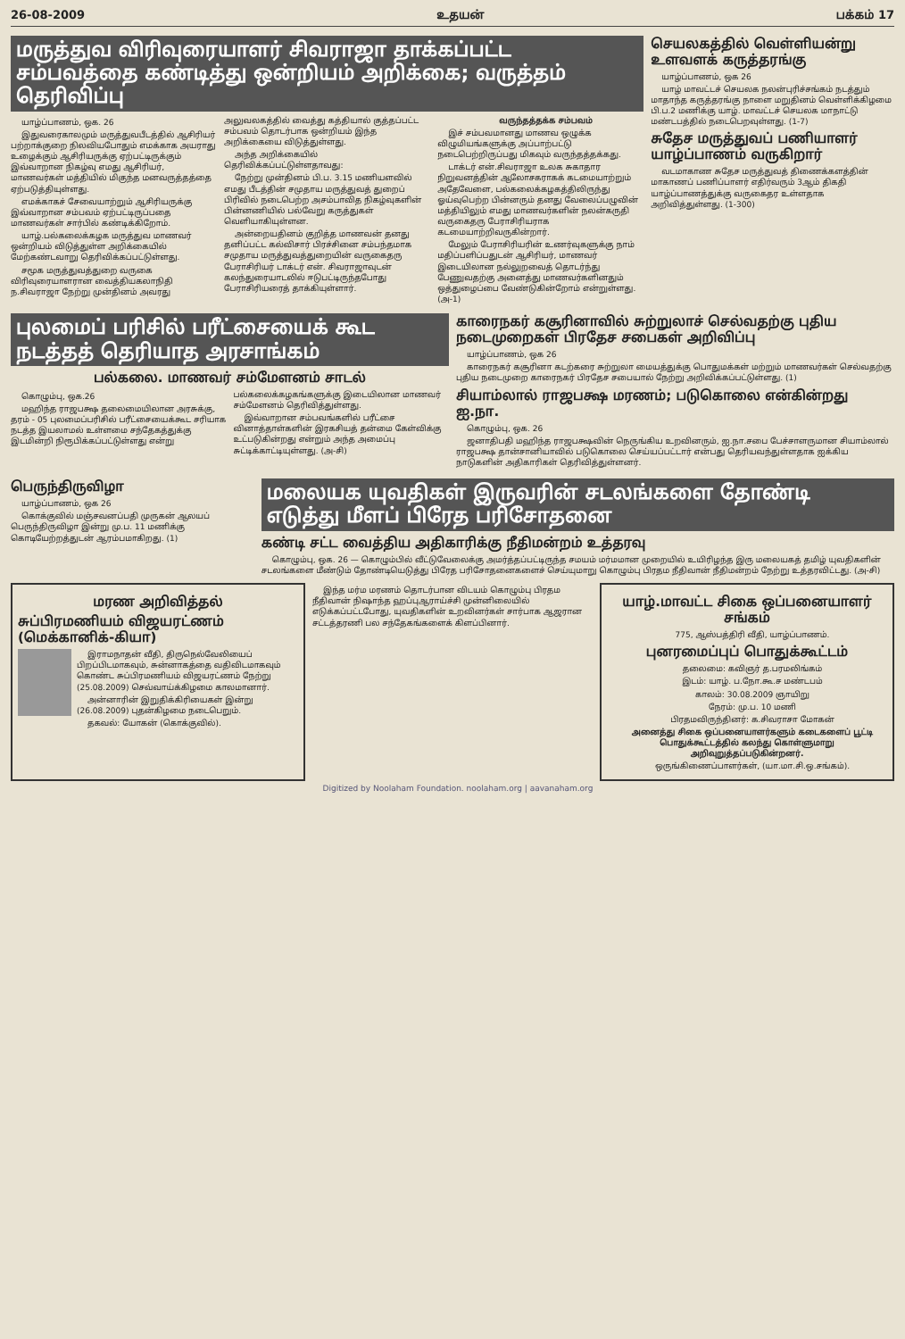26-08-2009 உதயன் பக்கம் 17
மருத்துவ விரிவுரையாளர் சிவராஜா தாக்கப்பட்ட சம்பவத்தை கண்டித்து ஒன்றியம் அறிக்கை; வருத்தம் தெரிவிப்பு
யாழ்ப்பாணம், ஒக. 26
இதுவரைகாலமும் மருத்துவபீடத்தில் ஆசிரியர் பற்றாக்குறை நிலவியபோதும் எமக்காக அயராது உழைக்கும் ஆசிரியருக்கு ஏற்பட்டிருக்கும் இவ்வாறான நிகழ்வு எமது ஆசிரியர், மாணவர்கள் மத்தியில் மிகுந்த மனவருத்தத்தை ஏற்படுத்தியுள்ளது.
எமக்காகச் சேவையாற்றும் ஆசிரியருக்கு இவ்வாறான சம்பவம் ஏற்பட்டிருப்பதை மாணவர்கள் சார்பில் கண்டிக்கிறோம்.
யாழ்.பல்கலைக்கழக மருத்துவ மாணவர் ஒன்றியம் விடுத்துள்ள அறிக்கையில் மேற்கண்டவாறு தெரிவிக்கப்பட்டுள்ளது.
சமூக மருத்துவத்துறை வருகை விரிவுரையாளரான வைத்தியகலாநிதி ந.சிவராஜா நேற்று முன்தினம் அவரது அலுவலகத்தில் வைத்து கத்தியால் குத்தப்பட்ட சம்பவம் தொடர்பாக ஒன்றியம் இந்த அறிக்கையை விடுத்துள்ளது.
அந்த அறிக்கையில் தெரிவிக்கப்பட்டுள்ளதாவது:
நேற்று முன்தினம் பி.ப. 3.15 மணியளவில் எமது பீடத்தின் சமுதாய மருத்துவத் துறைப் பிரிவில் நடைபெற்ற அசம்பாவித நிகழ்வுகளின் பின்னணியில் பல்வேறு கருத்துகள் வெளியாகியுள்ளன.
அன்றையதினம் குறித்த மாணவன் தனது தனிப்பட்ட கல்விசார் பிரச்சினை சம்பந்தமாக சமுதாய மருத்துவத்துறையின் வருகைதரு பேராசிரியர் டாக்டர் என். சிவராஜாவுடன் கலந்துரையாடலில் ஈடுபட்டிருந்தபோது பேராசிரியரைத் தாக்கியுள்ளார்.
வருந்தத்தக்க சம்பவம்
இச் சம்பவமானது மாணவ ஒழுக்க விழுமியங்களுக்கு அப்பாற்பட்டு நடைபெற்றிருப்பது மிகவும் வருந்தத்தக்கது.
டாக்டர் என்.சிவராஜா உலக சுகாதார நிறுவனத்தின் ஆலோசகராகக் கடமையாற்றும் அதேவேளை, பல்கலைக்கழகத்திலிருந்து ஓய்வுபெற்ற பின்னரும் தனது வேலைப்பழுவின் மத்தியிலும் எமது மாணவர்களின் நலன்கருதி வருகைதரு பேராசிரியராக கடமையாற்றிவருகின்றார்.
மேலும் பேராசிரியரின் உணர்வுகளுக்கு நாம் மதிப்பளிப்பதுடன் ஆசிரியர், மாணவர் இடையிலான நல்லுறவைத் தொடர்ந்து பேணுவதற்கு அனைத்து மாணவர்களினதும் ஒத்துழைப்பை வேண்டுகின்றோம் என்றுள்ளது. (அ-1)
செயலகத்தில் வெள்ளியன்று உளவளக் கருத்தரங்கு
யாழ்ப்பாணம், ஒக 26
யாழ் மாவட்டச் செயலக நலன்புரிச்சங்கம் நடத்தும் மாதாந்த கருத்தரங்கு நாளை மறுதினம் வெள்ளிக்கிழமை பி.ப.2 மணிக்கு யாழ். மாவட்டச் செயலக மாநாட்டு மண்டபத்தில் நடைபெறவுள்ளது. (1-7)
சுதேச மருத்துவப் பணியாளர் யாழ்ப்பாணம் வருகிறார்
வடமாகாண சுதேச மருத்துவத் திணைக்களத்தின் மாகாணப் பணிப்பாளர் எதிர்வரும் 3ஆம் திகதி யாழ்ப்பாணத்துக்கு வருகைதர உள்ளதாக அறிவித்துள்ளது. (1-300)
புலமைப் பரிசில் பரீட்சையைக் கூட நடத்தத் தெரியாத அரசாங்கம்
பல்கலை. மாணவர் சம்மேளனம் சாடல்
கொழும்பு, ஒக.26
மஹிந்த ராஜபக்ஷ தலைமையிலான அரசுக்கு, தரம் - 05 புலமைப்பரிசில் பரீட்சையைக்கூட சரியாக நடத்த இயலாமல் உள்ளமை சந்தேகத்துக்கு இடமின்றி நிரூபிக்கப்பட்டுள்ளது என்று பல்கலைக்கழகங்களுக்கு இடையிலான மாணவர் சம்மேளனம் தெரிவித்துள்ளது.
இவ்வாறான சம்பவங்களில் பரீட்சை வினாத்தாள்களின் இரகசியத் தன்மை கேள்விக்கு உட்படுகின்றது என்றும் அந்த அமைப்பு சுட்டிக்காட்டியுள்ளது. (அ-சி)
காரைநகர் கசூரினாவில் சுற்றுலாச் செல்வதற்கு புதிய நடைமுறைகள் பிரதேச சபைகள் அறிவிப்பு
யாழ்ப்பாணம், ஒக 26
காரைநகர் கசூரினா கடற்கரை சுற்றுலா மையத்துக்கு பொதுமக்கள் மற்றும் மாணவர்கள் செல்வதற்கு புதிய நடைமுறை காரைநகர் பிரதேச சபையால் நேற்று அறிவிக்கப்பட்டுள்ளது. (1)
சியாம்லால் ராஜபக்ஷ மரணம்; படுகொலை என்கின்றது ஐ.நா.
கொழும்பு, ஒக. 26
ஜனாதிபதி மஹிந்த ராஜபக்ஷவின் நெருங்கிய உறவினரும், ஐ.நா.சபை பேச்சாளருமான சியாம்லால் ராஜபக்ஷ தான்சானியாவில் படுகொலை செய்யப்பட்டார் என்பது தெரியவந்துள்ளதாக ஐக்கிய நாடுகளின் அதிகாரிகள் தெரிவித்துள்ளனர்.
பெருந்திருவிழா
யாழ்ப்பாணம், ஒக 26
கொக்குவில் மஞ்சவனப்பதி முருகன் ஆலயப் பெருந்திருவிழா இன்று மு.ப. 11 மணிக்கு கொடியேற்றத்துடன் ஆரம்பமாகிறது. (1)
மலையக யுவதிகள் இருவரின் சடலங்களை தோண்டி எடுத்து மீளப் பிரேத பரிசோதனை
கண்டி சட்ட வைத்திய அதிகாரிக்கு நீதிமன்றம் உத்தரவு
கொழும்பு, ஒக. 26 — கொழும்பில் வீட்டுவேலைக்கு அமர்த்தப்பட்டிருந்த சமயம் மர்மமான முறையில் உயிரிழந்த இரு மலையகத் தமிழ் யுவதிகளின் சடலங்களை மீண்டும் தோண்டியெடுத்து பிரேத பரிசோதனைகளைச் செய்யுமாறு கொழும்பு பிரதம நீதிவான் நீதிமன்றம் நேற்று உத்தரவிட்டது. (அ-சி)
மரண அறிவித்தல்
சுப்பிரமணியம் விஜயரட்ணம் (மெக்கானிக்-கியா)
இராமநாதன் வீதி, திருநெல்வேலியைப் பிறப்பிடமாகவும், சுன்னாகத்தை வதிவிடமாகவும் கொண்ட சுப்பிரமணியம் விஜயரட்ணம் நேற்று (25.08.2009) செவ்வாய்க்கிழமை காலமானார்.
அன்னாரின் இறுதிக்கிரியைகள் இன்று (26.08.2009) புதன்கிழமை நடைபெறும்.
தகவல்: யோகன் (கொக்குவில்).
இந்த மர்ம மரணம் தொடர்பான விடயம் கொழும்பு பிரதம நீதிவான் நிஷாந்த ஹப்புஆராய்ச்சி முன்னிலையில் எடுக்கப்பட்டபோது, யுவதிகளின் உறவினர்கள் சார்பாக ஆஜரான சட்டத்தரணி பல சந்தேகங்களைக் கிளப்பினார்.
யாழ்.மாவட்ட சிகை ஒப்பனையாளர் சங்கம்
775, ஆஸ்பத்திரி வீதி, யாழ்ப்பாணம்.
புனரமைப்புப் பொதுக்கூட்டம்
தலைமை: கவிஞர் த.பரமலிங்கம்
இடம்: யாழ். ப.நோ.கூ.ச மண்டபம்
காலம்: 30.08.2009 ஞாயிறு
நேரம்: மு.ப. 10 மணி
பிரதமவிருந்தினர்: க.சிவராசா மோகன்
அனைத்து சிகை ஒப்பனையாளர்களும் கடைகளைப் பூட்டி பொதுக்கூட்டத்தில் கலந்து கொள்ளுமாறு அறிவுறுத்தப்படுகின்றனர்.
ஒருங்கிணைப்பாளர்கள், (யா.மா.சி.ஒ.சங்கம்).
Digitized by Noolaham Foundation. noolaham.org | aavanaham.org